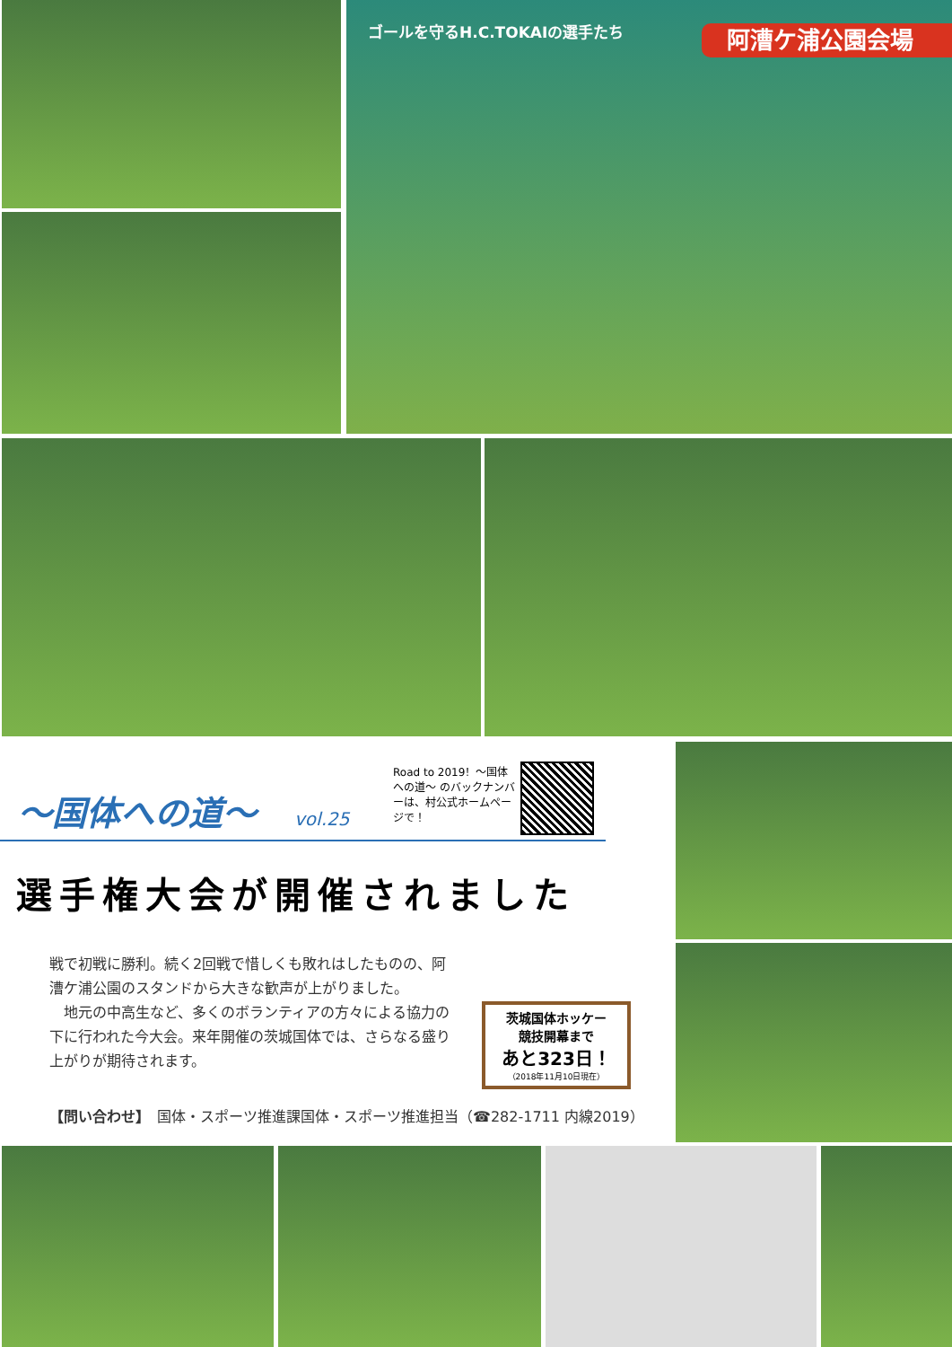ゴールを守るH.C.TOKAIの選手たち 阿漕ケ浦公園会場
〜国体への道〜 vol.25
Road to 2019！〜国体への道〜 のバックナンバーは、村公式ホームページで！
選手権大会が開催されました
戦で初戦に勝利。続く2回戦で惜しくも敗れはしたものの、阿漕ケ浦公園のスタンドから大きな歓声が上がりました。
　地元の中高生など、多くのボランティアの方々による協力の下に行われた今大会。来年開催の茨城国体では、さらなる盛り上がりが期待されます。
茨城国体ホッケー
競技開幕まで
あと323日！
（2018年11月10日現在）
【問い合わせ】　国体・スポーツ推進課国体・スポーツ推進担当（☎282-1711 内線2019）